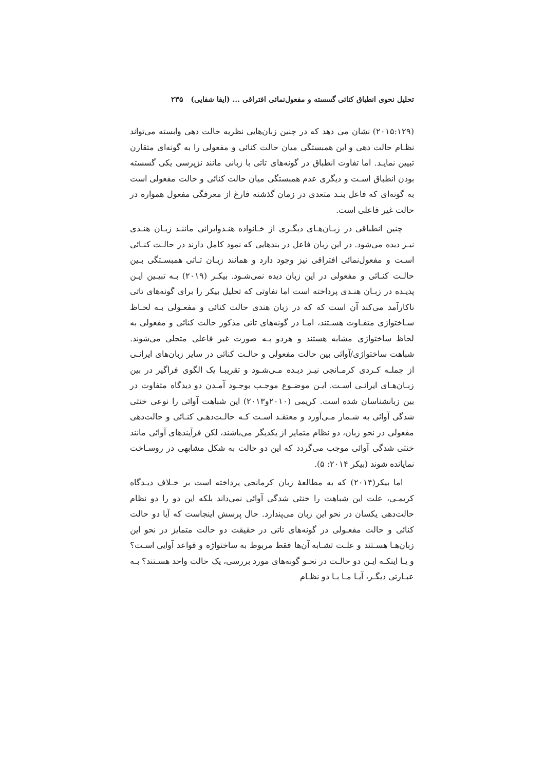تحلیل نحوی انطباق کنائی گسسته و مفعول‌نمائی افتراقی ... (ایفا شفایی) ۲۳۵
(۲۰۱۵:۱۲۹) نشان می دهد که در چنین زبان‌هایی نظریه حالت دهی وابسته می‌تواند نظـام حالت دهی و این همبستگی میان حالت کنائی و مفعولی را به گونه‌ای متقارن تبیین نمایـد. اما تفاوت انطباق در گونه‌های تاتی با زبانی مانند نزپرسی یکی گسسته بودن انطباق اسـت و دیگری عدم همبستگی میان حالت کنائی و حالت مفعولی است به گونه‌ای که فاعل بنـد متعدی در زمان گذشته فارغ از معرفگی مفعول همواره در حالت غیر فاعلی است.
چنین انطباقی در زبـان‌هـای دیگـری از خـانواده هنـدوایرانی ماننـد زبـان هنـدی نیـز دیده می‌شود. در این زبان فاعل در بندهایی که نمود کامل دارند در حالـت کنـائی اسـت و مفعول‌نمائی افتراقی نیز وجود دارد و همانند زبـان تـاتی همبسـتگی بـین حالـت کنـائی و مفعولی در این زبان دیده نمی‌شـود. بیکـر (۲۰۱۹) بـه تبیـین ایـن پدیـده در زبـان هنـدی پرداخته است اما تفاوتی که تحلیل بیکر را برای گونه‌های تاتی ناکارآمد می‌کند آن است که که در زبان هندی حالت کنائی و مفعـولی بـه لحـاظ سـاختواژی متفـاوت هسـتند، امـا در گونه‌های تاتی مذکور حالت کنائی و مفعولی به لحاظ ساختواژی مشابه هستند و هردو بـه صورت غیر فاعلی متجلی می‌شوند. شباهت ساختواژی/آوائی بین حالت مفعولی و حالـت کنائی در سایر زبان‌های ایرانـی از جملـه کـردی کرمـانجی نیـز دیـده مـی‌شـود و تقریبـا یک الگوی فراگیر در بین زبـان‌هـای ایرانـی اسـت. ایـن موضـوع موجـب بوجـود آمـدن دو دیدگاه متفاوت در بین زبانشناسان شده است. کریمی (۲۰۱۰و۲۰۱۳) این شباهت آوائی را نوعی خنثی شدگی آوائی به شـمار مـی‌آورد و معتقـد اسـت کـه حالـت‌دهـی کنـائی و حالت‌دهی مفعولی در نحو زبان، دو نظام متمایز از یکدیگر می‌باشند، لکن فرآیندهای آوائی مانند خنثی شدگی آوائی موجب می‌گردد که این دو حالت به شکل مشابهی در روسـاخت نمایانده شوند (بیکر ۲۰۱۴: ۵).
اما بیکر(۲۰۱۴) که به مطالعهٔ زبان کرمانجی پرداخته است بر خـلاف دیـدگاه کریمـی، علت این شباهت را خنثی شدگی آوائی نمی‌داند بلکه این دو را دو نظام حالت‌دهی یکسان در نحو این زبان می‌پندارد. حال پرسش اینجاست که آیا دو حالت کنائی و حالت مفعـولی در گونه‌های تاتی در حقیقت دو حالت متمایز در نحو این زبان‌هـا هسـتند و علـت تشـابه آن‌ها فقط مربوط به ساختواژه و قواعد آوایی اسـت؟ و یـا اینکـه ایـن دو حالـت در نحـو گونه‌های مورد بررسی، یک حالت واحد هسـتند؟ بـه عبـارتی دیگـر، آیـا مـا بـا دو نظـام